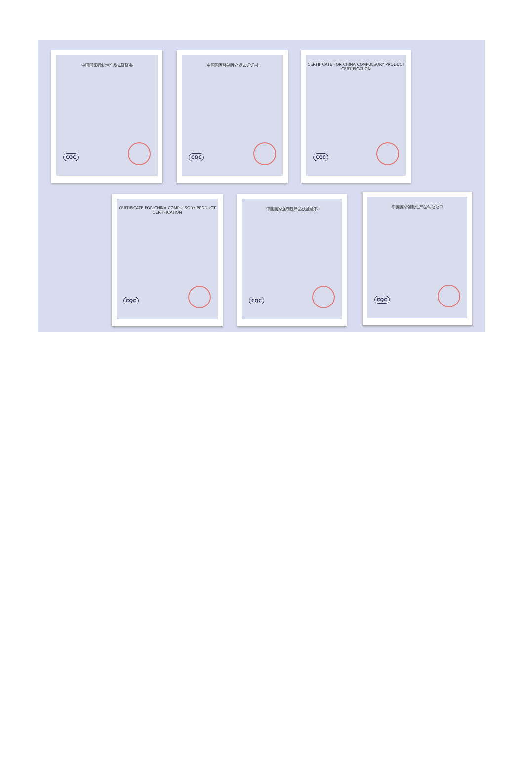中国国家强制性产品认证证书
CQC
中国国家强制性产品认证证书
CQC
CERTIFICATE FOR CHINA COMPULSORY PRODUCT CERTIFICATION
CQC
CERTIFICATE FOR CHINA COMPULSORY PRODUCT CERTIFICATION
CQC
中国国家强制性产品认证证书
CQC
中国国家强制性产品认证证书
CQC